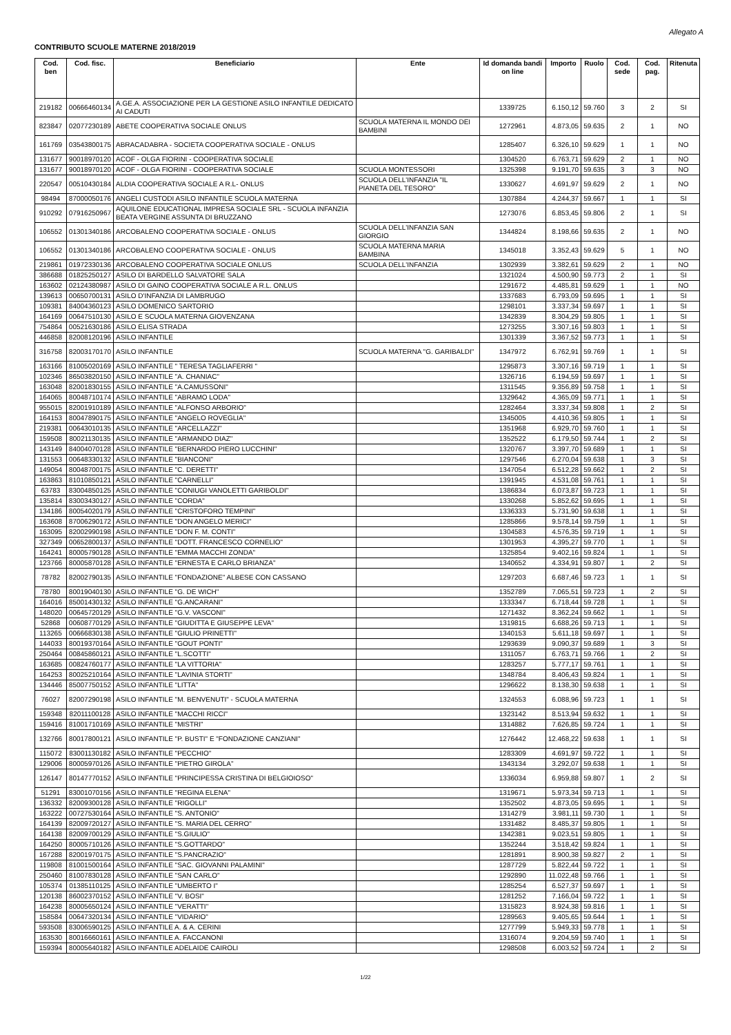Allegato A
CONTRIBUTO SCUOLE MATERNE 2018/2019
| Cod. ben | Cod. fisc. | Beneficiario | Ente | Id domanda bandi on line | Importo | Ruolo | Cod. sede | Cod. pag. | Ritenuta |
| --- | --- | --- | --- | --- | --- | --- | --- | --- | --- |
| 219182 | 00666460134 | A.GE.A. ASSOCIAZIONE PER LA GESTIONE ASILO INFANTILE DEDICATO AI CADUTI | | 1339725 | 6.150,12 | 59.760 | 3 | 2 | SI |
| 823847 | 02077230189 | ABETE COOPERATIVA SOCIALE ONLUS | SCUOLA MATERNA IL MONDO DEI BAMBINI | 1272961 | 4.873,05 | 59.635 | 2 | 1 | NO |
| 161769 | 03543800175 | ABRACADABRA - SOCIETA COOPERATIVA SOCIALE - ONLUS | | 1285407 | 6.326,10 | 59.629 | 1 | 1 | NO |
| 131677 | 90018970120 | ACOF - OLGA FIORINI - COOPERATIVA SOCIALE | | 1304520 | 6.763,71 | 59.629 | 2 | 1 | NO |
| 131677 | 90018970120 | ACOF - OLGA FIORINI - COOPERATIVA SOCIALE | SCUOLA MONTESSORI | 1325398 | 9.191,70 | 59.635 | 3 | 3 | NO |
| 220547 | 00510430184 | ALDIA COOPERATIVA SOCIALE A R.L- ONLUS | SCUOLA DELL'INFANZIA "IL PIANETA DEL TESORO" | 1330627 | 4.691,97 | 59.629 | 2 | 1 | NO |
| 98494 | 87000050176 | ANGELI CUSTODI ASILO INFANTILE SCUOLA MATERNA | | 1307884 | 4.244,37 | 59.667 | 1 | 1 | SI |
| 910292 | 07916250967 | AQUILONE EDUCATIONAL IMPRESA SOCIALE SRL - SCUOLA INFANZIA BEATA VERGINE ASSUNTA DI BRUZZANO | | 1273076 | 6.853,45 | 59.806 | 2 | 1 | SI |
| 106552 | 01301340186 | ARCOBALENO COOPERATIVA SOCIALE - ONLUS | SCUOLA DELL'INFANZIA SAN GIORGIO | 1344824 | 8.198,66 | 59.635 | 2 | 1 | NO |
| 106552 | 01301340186 | ARCOBALENO COOPERATIVA SOCIALE - ONLUS | SCUOLA MATERNA MARIA BAMBINA | 1345018 | 3.352,43 | 59.629 | 5 | 1 | NO |
| 219861 | 01972330136 | ARCOBALENO COOPERATIVA SOCIALE ONLUS | SCUOLA DELL'INFANZIA | 1302939 | 3.382,61 | 59.629 | 2 | 1 | NO |
| 386688 | 01825250127 | ASILO DI BARDELLO SALVATORE SALA | | 1321024 | 4.500,90 | 59.773 | 2 | 1 | SI |
| 163602 | 02124380987 | ASILO DI GAINO COOPERATIVA SOCIALE A R.L. ONLUS | | 1291672 | 4.485,81 | 59.629 | 1 | 1 | NO |
| 139613 | 00650700131 | ASILO D'INFANZIA DI LAMBRUGO | | 1337683 | 6.793,09 | 59.695 | 1 | 1 | SI |
| 109381 | 84004360123 | ASILO DOMENICO SARTORIO | | 1298101 | 3.337,34 | 59.697 | 1 | 1 | SI |
| 164169 | 00647510130 | ASILO E SCUOLA MATERNA GIOVENZANA | | 1342839 | 8.304,29 | 59.805 | 1 | 1 | SI |
| 754864 | 00521630186 | ASILO ELISA STRADA | | 1273255 | 3.307,16 | 59.803 | 1 | 1 | SI |
| 446858 | 82008120196 | ASILO INFANTILE | | 1301339 | 3.367,52 | 59.773 | 1 | 1 | SI |
| 316758 | 82003170170 | ASILO INFANTILE | SCUOLA MATERNA "G. GARIBALDI" | 1347972 | 6.762,91 | 59.769 | 1 | 1 | SI |
| 163166 | 81005020169 | ASILO INFANTILE " TERESA TAGLIAFERRI " | | 1295873 | 3.307,16 | 59.719 | 1 | 1 | SI |
| 102346 | 86503820150 | ASILO INFANTILE "A. CHANIAC" | | 1326716 | 6.194,59 | 59.697 | 1 | 1 | SI |
| 163048 | 82001830155 | ASILO INFANTILE "A.CAMUSSONI" | | 1311545 | 9.356,89 | 59.758 | 1 | 1 | SI |
| 164065 | 80048710174 | ASILO INFANTILE "ABRAMO LODA" | | 1329642 | 4.365,09 | 59.771 | 1 | 1 | SI |
| 955015 | 82001910189 | ASILO INFANTILE "ALFONSO ARBORIO" | | 1282464 | 3.337,34 | 59.808 | 1 | 2 | SI |
| 164153 | 80047890175 | ASILO INFANTILE "ANGELO ROVEGLIA" | | 1345005 | 4.410,36 | 59.805 | 1 | 1 | SI |
| 219381 | 00643010135 | ASILO INFANTILE "ARCELLAZZI" | | 1351968 | 6.929,70 | 59.760 | 1 | 1 | SI |
| 159508 | 80021130135 | ASILO INFANTILE "ARMANDO DIAZ" | | 1352522 | 6.179,50 | 59.744 | 1 | 2 | SI |
| 143149 | 84004070128 | ASILO INFANTILE "BERNARDO PIERO LUCCHINI" | | 1320767 | 3.397,70 | 59.689 | 1 | 1 | SI |
| 131553 | 00648330132 | ASILO INFANTILE "BIANCONI" | | 1297546 | 6.270,04 | 59.638 | 1 | 3 | SI |
| 149054 | 80048700175 | ASILO INFANTILE "C. DERETTI" | | 1347054 | 6.512,28 | 59.662 | 1 | 2 | SI |
| 163863 | 81010850121 | ASILO INFANTILE "CARNELLI" | | 1391945 | 4.531,08 | 59.761 | 1 | 1 | SI |
| 63783 | 83004850125 | ASILO INFANTILE "CONIUGI VANOLETTI GARIBOLDI" | | 1386834 | 6.073,87 | 59.723 | 1 | 1 | SI |
| 135814 | 83003430127 | ASILO INFANTILE "CORDA" | | 1330268 | 5.852,62 | 59.695 | 1 | 1 | SI |
| 134186 | 80054020179 | ASILO INFANTILE "CRISTOFORO TEMPINI" | | 1336333 | 5.731,90 | 59.638 | 1 | 1 | SI |
| 163608 | 87006290172 | ASILO INFANTILE "DON ANGELO MERICI" | | 1285866 | 9.578,14 | 59.759 | 1 | 1 | SI |
| 163095 | 82002990198 | ASILO INFANTILE "DON F. M. CONTI" | | 1304583 | 4.576,35 | 59.719 | 1 | 1 | SI |
| 327349 | 00652800137 | ASILO INFANTILE "DOTT. FRANCESCO CORNELIO" | | 1301953 | 4.395,27 | 59.770 | 1 | 1 | SI |
| 164241 | 80005790128 | ASILO INFANTILE "EMMA MACCHI ZONDA" | | 1325854 | 9.402,16 | 59.824 | 1 | 1 | SI |
| 123766 | 80005870128 | ASILO INFANTILE "ERNESTA E CARLO BRIANZA" | | 1340652 | 4.334,91 | 59.807 | 1 | 2 | SI |
| 78782 | 82002790135 | ASILO INFANTILE "FONDAZIONE" ALBESE CON CASSANO | | 1297203 | 6.687,46 | 59.723 | 1 | 1 | SI |
| 78780 | 80019040130 | ASILO INFANTILE "G. DE WICH" | | 1352789 | 7.065,51 | 59.723 | 1 | 2 | SI |
| 164016 | 85001430132 | ASILO INFANTILE "G.ANCARANI" | | 1333347 | 6.718,44 | 59.728 | 1 | 1 | SI |
| 148020 | 00645720129 | ASILO INFANTILE "G.V. VASCONI" | | 1271432 | 8.362,24 | 59.662 | 1 | 1 | SI |
| 52868 | 00608770129 | ASILO INFANTILE "GIUDITTA E GIUSEPPE LEVA" | | 1319815 | 6.688,26 | 59.713 | 1 | 1 | SI |
| 113265 | 00666830138 | ASILO INFANTILE "GIULIO PRINETTI" | | 1340153 | 5.611,18 | 59.697 | 1 | 1 | SI |
| 144033 | 80019370164 | ASILO INFANTILE "GOUT PONTI" | | 1293639 | 9.090,37 | 59.689 | 1 | 3 | SI |
| 250464 | 00845860121 | ASILO INFANTILE "L.SCOTTI" | | 1311057 | 6.763,71 | 59.766 | 1 | 2 | SI |
| 163685 | 00824760177 | ASILO INFANTILE "LA VITTORIA" | | 1283257 | 5.777,17 | 59.761 | 1 | 1 | SI |
| 164253 | 80025210164 | ASILO INFANTILE "LAVINIA STORTI" | | 1348784 | 8.406,43 | 59.824 | 1 | 1 | SI |
| 134446 | 85007750152 | ASILO INFANTILE "LITTA" | | 1296622 | 8.138,30 | 59.638 | 1 | 1 | SI |
| 76027 | 82007290198 | ASILO INFANTILE "M. BENVENUTI" - SCUOLA MATERNA | | 1324553 | 6.088,96 | 59.723 | 1 | 1 | SI |
| 159348 | 82011100128 | ASILO INFANTILE "MACCHI RICCI" | | 1323142 | 8.513,94 | 59.632 | 1 | 1 | SI |
| 159416 | 81001710169 | ASILO INFANTILE "MISTRI" | | 1314882 | 7.626,85 | 59.724 | 1 | 1 | SI |
| 132766 | 80017800121 | ASILO INFANTILE "P. BUSTI" E "FONDAZIONE CANZIANI" | | 1276442 | 12.468,22 | 59.638 | 1 | 1 | SI |
| 115072 | 83001130182 | ASILO INFANTILE "PECCHIO" | | 1283309 | 4.691,97 | 59.722 | 1 | 1 | SI |
| 129006 | 80005970126 | ASILO INFANTILE "PIETRO GIROLA" | | 1343134 | 3.292,07 | 59.638 | 1 | 1 | SI |
| 126147 | 80147770152 | ASILO INFANTILE "PRINCIPESSA CRISTINA DI BELGIOIOSO" | | 1336034 | 6.959,88 | 59.807 | 1 | 2 | SI |
| 51291 | 83001070156 | ASILO INFANTILE "REGINA ELENA" | | 1319671 | 5.973,34 | 59.713 | 1 | 1 | SI |
| 136332 | 82009300128 | ASILO INFANTILE "RIGOLLI" | | 1352502 | 4.873,05 | 59.695 | 1 | 1 | SI |
| 163222 | 00727530164 | ASILO INFANTILE "S. ANTONIO" | | 1314279 | 3.981,11 | 59.730 | 1 | 1 | SI |
| 164139 | 82009720127 | ASILO INFANTILE "S. MARIA DEL CERRO" | | 1331482 | 8.485,37 | 59.805 | 1 | 1 | SI |
| 164138 | 82009700129 | ASILO INFANTILE "S.GIULIO" | | 1342381 | 9.023,51 | 59.805 | 1 | 1 | SI |
| 164250 | 80005710126 | ASILO INFANTILE "S.GOTTARDO" | | 1352244 | 3.518,42 | 59.824 | 1 | 1 | SI |
| 167288 | 82001970175 | ASILO INFANTILE "S.PANCRAZIO" | | 1281891 | 8.900,38 | 59.827 | 2 | 1 | SI |
| 119808 | 81001500164 | ASILO INFANTILE "SAC. GIOVANNI PALAMINI" | | 1287729 | 5.822,44 | 59.722 | 1 | 1 | SI |
| 250460 | 81007830128 | ASILO INFANTILE "SAN CARLO" | | 1292890 | 11.022,48 | 59.766 | 1 | 1 | SI |
| 105374 | 01385110125 | ASILO INFANTILE "UMBERTO I" | | 1285254 | 6.527,37 | 59.697 | 1 | 1 | SI |
| 120138 | 86002370152 | ASILO INFANTILE "V. BOSI" | | 1281252 | 7.166,04 | 59.722 | 1 | 1 | SI |
| 164238 | 80005650124 | ASILO INFANTILE "VERATTI" | | 1315823 | 8.924,38 | 59.816 | 1 | 1 | SI |
| 158584 | 00647320134 | ASILO INFANTILE "VIDARIO" | | 1289563 | 9.405,65 | 59.644 | 1 | 1 | SI |
| 593508 | 83006590125 | ASILO INFANTILE A. & A. CERINI | | 1277799 | 5.949,33 | 59.778 | 1 | 1 | SI |
| 163530 | 80016660161 | ASILO INFANTILE A. FACCANONI | | 1316074 | 9.204,59 | 59.740 | 1 | 1 | SI |
| 159394 | 80005640182 | ASILO INFANTILE ADELAIDE CAIROLI | | 1298508 | 6.003,52 | 59.724 | 1 | 2 | SI |
1/22